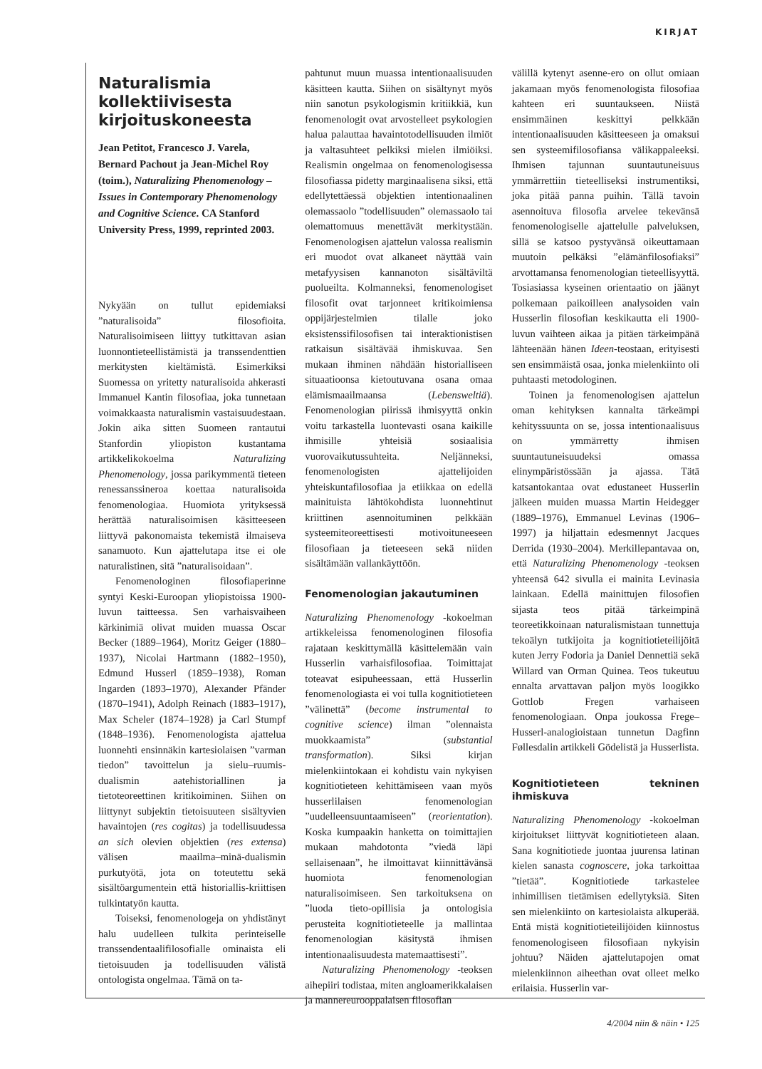KIRJAT
Naturalismia kollektiivisesta kirjoituskoneesta
Jean Petitot, Francesco J. Varela, Bernard Pachout ja Jean-Michel Roy (toim.), Naturalizing Phenomenology – Issues in Contemporary Phenomenology and Cognitive Science. CA Stanford University Press, 1999, reprinted 2003.
Nykyään on tullut epidemiaksi ”naturalisoida” filosofioita. Naturalisoimiseen liittyy tutkittavan asian luonnontieteellistämistä ja transsendenttien merkitysten kieltämistä. Esimerkiksi Suomessa on yritetty naturalisoida ahkerasti Immanuel Kantin filosofiaa, joka tunnetaan voimakkaasta naturalismin vastaisuudestaan. Jokin aika sitten Suomeen rantautui Stanfordin yliopiston kustantama artikkelikokoelma Naturalizing Phenomenology, jossa parikymmentä tieteen renessanssineroa koettaa naturalisoida fenomenologiaa. Huomiota yrityksessä herättää naturalisoimisen käsitteeseen liittyvä pakonomaista tekemistä ilmaiseva sanamuoto. Kun ajattelutapa itse ei ole naturalistinen, sitä ”naturalisoidaan”.
Fenomenologinen filosofiaperinne syntyi Keski-Euroopan yliopistoissa 1900-luvun taitteessa. Sen varhaisvaiheen kärkinimiä olivat muiden muassa Oscar Becker (1889–1964), Moritz Geiger (1880–1937), Nicolai Hartmann (1882–1950), Edmund Husserl (1859–1938), Roman Ingarden (1893–1970), Alexander Pfänder (1870–1941), Adolph Reinach (1883–1917), Max Scheler (1874–1928) ja Carl Stumpf (1848–1936). Fenomenologista ajattelua luonnehti ensinnäkin kartesiolaisen ”varman tiedon” tavoittelun ja sielu–ruumis-dualismin aatehistoriallinen ja tietoteoreettinen kritikoiminen. Siihen on liittynyt subjektin tietoisuuteen sisältyvien havaintojen (res cogitas) ja todellisuudessa an sich olevien objektien (res extensa) välisen maailma–minä-dualismin purkutyötä, jota on toteutettu sekä sisältöargumentein että historiallis-kriittisen tulkintatyön kautta.
Toiseksi, fenomenologeja on yhdistänyt halu uudelleen tulkita perinteiselle transsendentaalifilosofialle ominaista eli tietoisuuden ja todellisuuden välistä ontologista ongelmaa. Tämä on ta-
pahtunut muun muassa intentionaalisuuden käsitteen kautta. Siihen on sisältynyt myös niin sanotun psykologismin kritiikkiä, kun fenomenologit ovat arvostelleet psykologien halua palauttaa havaintotodellisuuden ilmiöt ja valtasuhteet pelkiksi mielen ilmiöiksi. Realismin ongelmaa on fenomenologisessa filosofiassa pidetty marginaalisena siksi, että edellytettäessä objektien intentionaalinen olemassaolo ”todellisuuden” olemassaolo tai olemattomuus menettävät merkitystään. Fenomenologisen ajattelun valossa realismin eri muodot ovat alkaneet näyttää vain metafyysisen kannanoton sisältäviltä puolueilta. Kolmanneksi, fenomenologiset filosofit ovat tarjonneet kritikoimiensa oppijärjestelmien tilalle joko eksistenssifilosofisen tai interaktionistisen ratkaisun sisältävää ihmiskuvaa. Sen mukaan ihminen nähdään historialliseen situaatioonsa kietoutuvana osana omaa elämismaailmaansa (Lebensweltiä). Fenomenologian piirissä ihmisyyttä onkin voitu tarkastella luontevasti osana kaikille ihmisille yhteisiä sosiaalisia vuorovaikutussuhteita. Neljänneksi, fenomenologisten ajattelijoiden yhteiskuntafilosofiaa ja etiikkaa on edellä mainituista lähtökohdista luonnehtinut kriittinen asennoituminen pelkkään systeemiteoreettisesti motivoituneeseen filosofiaan ja tieteeseen sekä niiden sisältämään vallankäyttöön.
Fenomenologian jakautuminen
Naturalizing Phenomenology -kokoelman artikkeleissa fenomenologinen filosofia rajataan keskittymällä käsittelemään vain Husserlin varhaisfilosofiaa. Toimittajat toteavat esipuheessaan, että Husserlin fenomenologiasta ei voi tulla kognitiotieteen ”välinettä” (become instrumental to cognitive science) ilman ”olennaista muokkaamista” (substantial transformation). Siksi kirjan mielenkiintokaan ei kohdistu vain nykyisen kognitiotieteen kehittämiseen vaan myös husserlilaisen fenomenologian ”uudelleensuuntaamiseen” (reorientation). Koska kumpaakin hanketta on toimittajien mukaan mahdotonta ”viedä läpi sellaisenaan”, he ilmoittavat kiinnittävänsä huomiota fenomenologian naturalisoimiseen. Sen tarkoituksena on ”luoda tieto-opillisia ja ontologisia perusteita kognitiotieteelle ja mallintaa fenomenologian käsitystä ihmisen intentionaalisuudesta matemaattisesti”.
Naturalizing Phenomenology -teoksen aihepiiri todistaa, miten angloamerikkalaisen ja mannereurooppalaisen filosofian
välillä kytenyt asenne-ero on ollut omiaan jakamaan myös fenomenologista filosofiaa kahteen eri suuntaukseen. Niistä ensimmäinen keskittyi pelkkään intentionaalisuuden käsitteeseen ja omaksui sen systeemifilosofiansa välikappaleeksi. Ihmisen tajunnan suuntautuneisuus ymmärrettiin tieteelliseksi instrumentiksi, joka pitää panna puihin. Tällä tavoin asennoituva filosofia arvelee tekevänsä fenomenologiselle ajattelulle palveluksen, sillä se katsoo pystyvänsä oikeuttamaan muutoin pelkäksi ”elämänfilosofiaksi” arvottamansa fenomenologian tieteellisyyttä. Tosiasiassa kyseinen orientaatio on jäänyt polkemaan paikoilleen analysoiden vain Husserlin filosofian keskikautta eli 1900-luvun vaihteen aikaa ja pitäen tärkeimpänä lähteenään hänen Ideen-teostaan, erityisesti sen ensimmäistä osaa, jonka mielenkiinto oli puhtaasti metodologinen.
Toinen ja fenomenologisen ajattelun oman kehityksen kannalta tärkeämpi kehityssuunta on se, jossa intentionaalisuus on ymmärretty ihmisen suuntautuneisuudeksi omassa elinympäristössään ja ajassa. Tätä katsantokantaa ovat edustaneet Husserlin jälkeen muiden muassa Martin Heidegger (1889–1976), Emmanuel Levinas (1906–1997) ja hiljattain edesmennyt Jacques Derrida (1930–2004). Merkillepantavaa on, että Naturalizing Phenomenology -teoksen yhteensä 642 sivulla ei mainita Levinasia lainkaan. Edellä mainittujen filosofien sijasta teos pitää tärkeimpinä teoreetikkoinaan naturalismistaan tunnettuja tekoälyn tutkijoita ja kognitiotieteilijöitä kuten Jerry Fodoria ja Daniel Dennettiä sekä Willard van Orman Quinea. Teos tukeutuu ennalta arvattavan paljon myös loogikko Gottlob Fregen varhaiseen fenomenologiaan. Onpa joukossa Frege–Husserl-analogioistaan tunnetun Dagfinn Føllesdalin artikkeli Gödelistä ja Husserlista.
Kognitiotieteen tekninen ihmiskuva
Naturalizing Phenomenology -kokoelman kirjoitukset liittyvät kognitiotieteen alaan. Sana kognitiotiede juontaa juurensa latinan kielen sanasta cognoscere, joka tarkoittaa ”tietää”. Kognitiotiede tarkastelee inhimillisen tietämisen edellytyksiä. Siten sen mielenkiinto on kartesiolaista alkuperää. Entä mistä kognitiotieteilijöiden kiinnostus fenomenologiseen filosofiaan nykyisin johtuu? Näiden ajattelutapojen omat mielenkiinnon aiheethan ovat olleet melko erilaisia. Husserlin var-
4/2004 niin & näin • 125